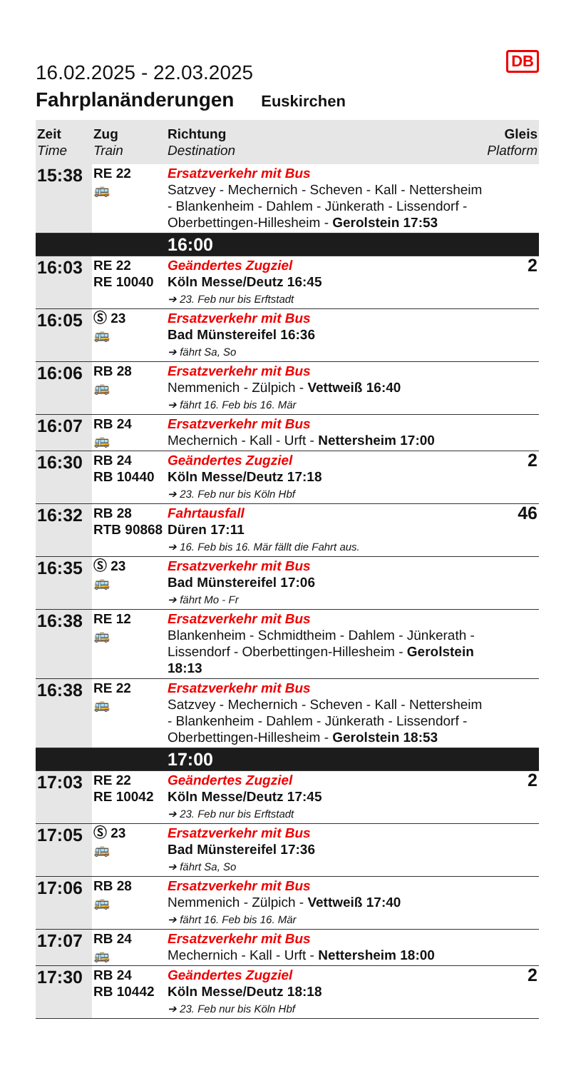DB
16.02.2025 - 22.03.2025
Fahrplanänderungen Euskirchen
| Zeit Time | Zug Train | Richtung Destination | Gleis Platform |
| --- | --- | --- | --- |
| 15:38 | RE 22 🚌 | Ersatzverkehr mit Bus Satzvey - Mechernich - Scheven - Kall - Nettersheim - Blankenheim - Dahlem - Jünkerath - Lissendorf - Oberbettingen-Hillesheim - Gerolstein 17:53 | |
| | | 16:00 | |
| 16:03 | RE 22 RE 10040 | Geändertes Zugziel Köln Messe/Deutz 16:45 ➔ 23. Feb nur bis Erftstadt | 2 |
| 16:05 | Ⓢ 23 🚌 | Ersatzverkehr mit Bus Bad Münstereifel 16:36 ➔ fährt Sa, So | |
| 16:06 | RB 28 🚌 | Ersatzverkehr mit Bus Nemmenich - Zülpich - Vettweiß 16:40 ➔ fährt 16. Feb bis 16. Mär | |
| 16:07 | RB 24 🚌 | Ersatzverkehr mit Bus Mechernich - Kall - Urft - Nettersheim 17:00 | |
| 16:30 | RB 24 RB 10440 | Geändertes Zugziel Köln Messe/Deutz 17:18 ➔ 23. Feb nur bis Köln Hbf | 2 |
| 16:32 | RB 28 RTB 90868 | Fahrtausfall Düren 17:11 ➔ 16. Feb bis 16. Mär fällt die Fahrt aus. | 46 |
| 16:35 | Ⓢ 23 🚌 | Ersatzverkehr mit Bus Bad Münstereifel 17:06 ➔ fährt Mo - Fr | |
| 16:38 | RE 12 🚌 | Ersatzverkehr mit Bus Blankenheim - Schmidtheim - Dahlem - Jünkerath - Lissendorf - Oberbettingen-Hillesheim - Gerolstein 18:13 | |
| 16:38 | RE 22 🚌 | Ersatzverkehr mit Bus Satzvey - Mechernich - Scheven - Kall - Nettersheim - Blankenheim - Dahlem - Jünkerath - Lissendorf - Oberbettingen-Hillesheim - Gerolstein 18:53 | |
| | | 17:00 | |
| 17:03 | RE 22 RE 10042 | Geändertes Zugziel Köln Messe/Deutz 17:45 ➔ 23. Feb nur bis Erftstadt | 2 |
| 17:05 | Ⓢ 23 🚌 | Ersatzverkehr mit Bus Bad Münstereifel 17:36 ➔ fährt Sa, So | |
| 17:06 | RB 28 🚌 | Ersatzverkehr mit Bus Nemmenich - Zülpich - Vettweiß 17:40 ➔ fährt 16. Feb bis 16. Mär | |
| 17:07 | RB 24 🚌 | Ersatzverkehr mit Bus Mechernich - Kall - Urft - Nettersheim 18:00 | |
| 17:30 | RB 24 RB 10442 | Geändertes Zugziel Köln Messe/Deutz 18:18 ➔ 23. Feb nur bis Köln Hbf | 2 |